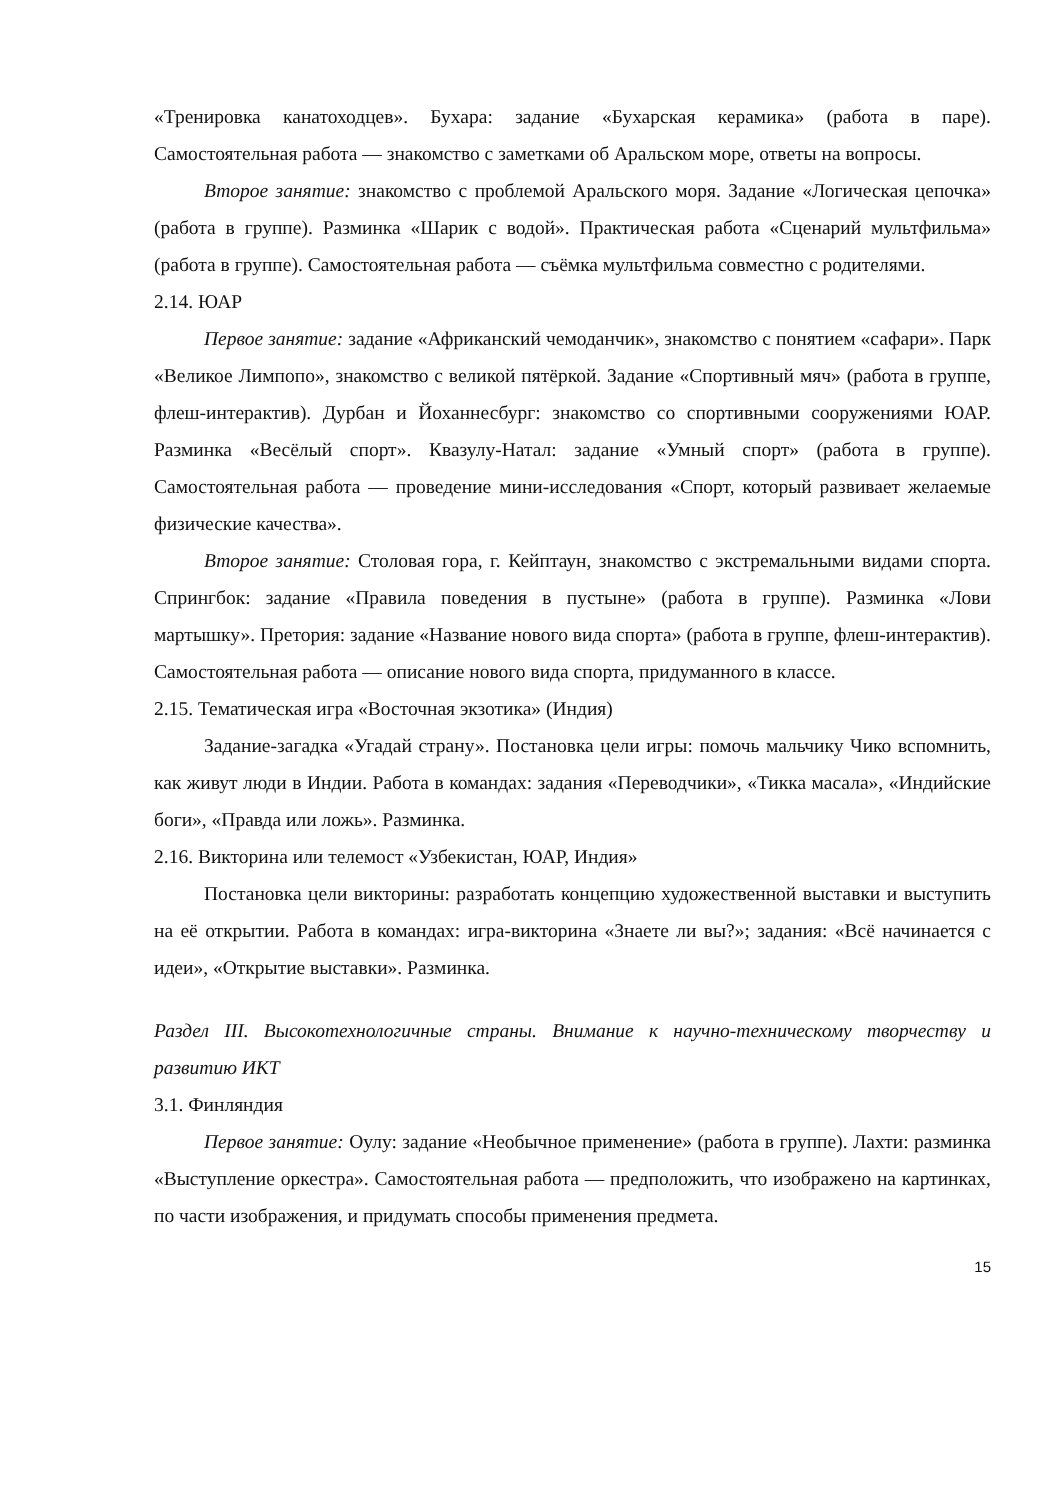«Тренировка канатоходцев». Бухара: задание «Бухарская керамика» (работа в паре). Самостоятельная работа — знакомство с заметками об Аральском море, ответы на вопросы.
Второе занятие: знакомство с проблемой Аральского моря. Задание «Логическая цепочка» (работа в группе). Разминка «Шарик с водой». Практическая работа «Сценарий мультфильма» (работа в группе). Самостоятельная работа — съёмка мультфильма совместно с родителями.
2.14. ЮАР
Первое занятие: задание «Африканский чемоданчик», знакомство с понятием «сафари». Парк «Великое Лимпопо», знакомство с великой пятёркой. Задание «Спортивный мяч» (работа в группе, флеш-интерактив). Дурбан и Йоханнесбург: знакомство со спортивными сооружениями ЮАР. Разминка «Весёлый спорт». Квазулу-Натал: задание «Умный спорт» (работа в группе). Самостоятельная работа — проведение мини-исследования «Спорт, который развивает желаемые физические качества».
Второе занятие: Столовая гора, г. Кейптаун, знакомство с экстремальными видами спорта. Спрингбок: задание «Правила поведения в пустыне» (работа в группе). Разминка «Лови мартышку». Претория: задание «Название нового вида спорта» (работа в группе, флеш-интерактив). Самостоятельная работа — описание нового вида спорта, придуманного в классе.
2.15. Тематическая игра «Восточная экзотика» (Индия)
Задание-загадка «Угадай страну». Постановка цели игры: помочь мальчику Чико вспомнить, как живут люди в Индии. Работа в командах: задания «Переводчики», «Тикка масала», «Индийские боги», «Правда или ложь». Разминка.
2.16. Викторина или телемост «Узбекистан, ЮАР, Индия»
Постановка цели викторины: разработать концепцию художественной выставки и выступить на её открытии. Работа в командах: игра-викторина «Знаете ли вы?»; задания: «Всё начинается с идеи», «Открытие выставки». Разминка.
Раздел III. Высокотехнологичные страны. Внимание к научно-техническому творчеству и развитию ИКТ
3.1. Финляндия
Первое занятие: Оулу: задание «Необычное применение» (работа в группе). Лахти: разминка «Выступление оркестра». Самостоятельная работа — предположить, что изображено на картинках, по части изображения, и придумать способы применения предмета.
15